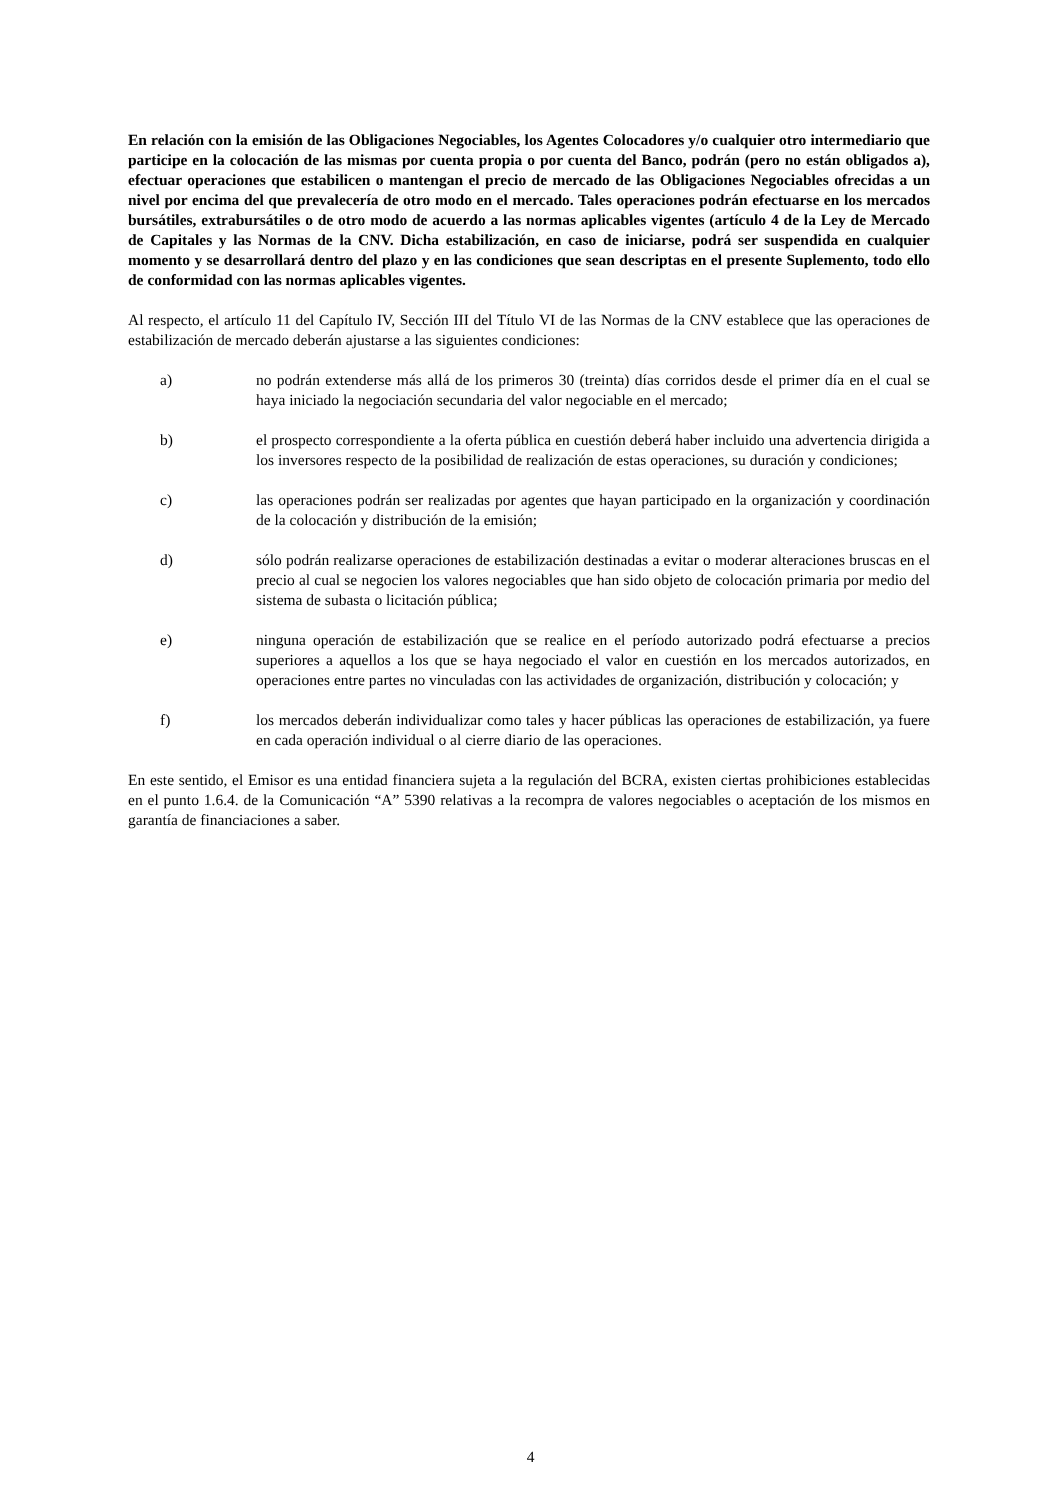En relación con la emisión de las Obligaciones Negociables, los Agentes Colocadores y/o cualquier otro intermediario que participe en la colocación de las mismas por cuenta propia o por cuenta del Banco, podrán (pero no están obligados a), efectuar operaciones que estabilicen o mantengan el precio de mercado de las Obligaciones Negociables ofrecidas a un nivel por encima del que prevalecería de otro modo en el mercado. Tales operaciones podrán efectuarse en los mercados bursátiles, extrabursátiles o de otro modo de acuerdo a las normas aplicables vigentes (artículo 4 de la Ley de Mercado de Capitales y las Normas de la CNV. Dicha estabilización, en caso de iniciarse, podrá ser suspendida en cualquier momento y se desarrollará dentro del plazo y en las condiciones que sean descriptas en el presente Suplemento, todo ello de conformidad con las normas aplicables vigentes.
Al respecto, el artículo 11 del Capítulo IV, Sección III del Título VI de las Normas de la CNV establece que las operaciones de estabilización de mercado deberán ajustarse a las siguientes condiciones:
a) no podrán extenderse más allá de los primeros 30 (treinta) días corridos desde el primer día en el cual se haya iniciado la negociación secundaria del valor negociable en el mercado;
b) el prospecto correspondiente a la oferta pública en cuestión deberá haber incluido una advertencia dirigida a los inversores respecto de la posibilidad de realización de estas operaciones, su duración y condiciones;
c) las operaciones podrán ser realizadas por agentes que hayan participado en la organización y coordinación de la colocación y distribución de la emisión;
d) sólo podrán realizarse operaciones de estabilización destinadas a evitar o moderar alteraciones bruscas en el precio al cual se negocien los valores negociables que han sido objeto de colocación primaria por medio del sistema de subasta o licitación pública;
e) ninguna operación de estabilización que se realice en el período autorizado podrá efectuarse a precios superiores a aquellos a los que se haya negociado el valor en cuestión en los mercados autorizados, en operaciones entre partes no vinculadas con las actividades de organización, distribución y colocación; y
f) los mercados deberán individualizar como tales y hacer públicas las operaciones de estabilización, ya fuere en cada operación individual o al cierre diario de las operaciones.
En este sentido, el Emisor es una entidad financiera sujeta a la regulación del BCRA, existen ciertas prohibiciones establecidas en el punto 1.6.4. de la Comunicación “A” 5390 relativas a la recompra de valores negociables o aceptación de los mismos en garantía de financiaciones a saber.
4